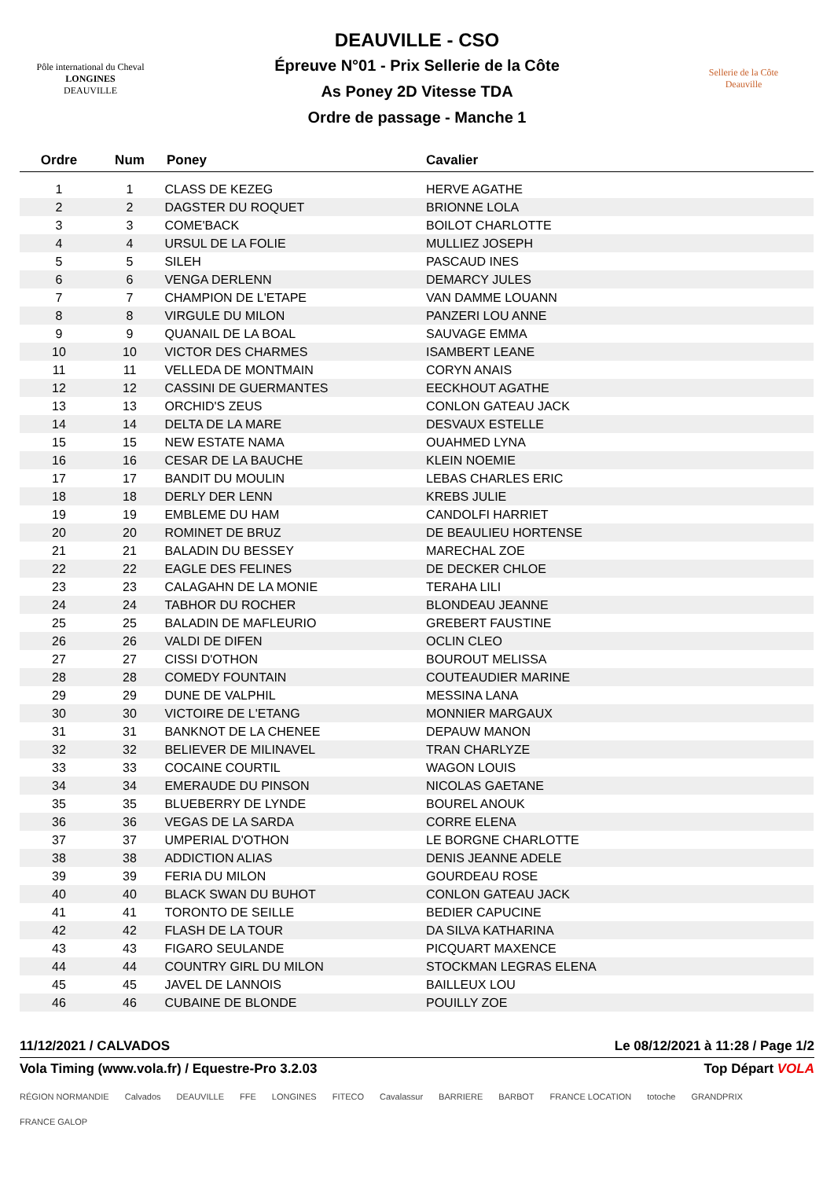Pôle international du Cheval
LONGINES
DEAUVILLE
DEAUVILLE - CSO
Épreuve N°01 - Prix Sellerie de la Côte
As Poney 2D Vitesse TDA
Ordre de passage - Manche 1
Sellerie de la Côte
Deauville
| Ordre | Num | Poney | Cavalier |
| --- | --- | --- | --- |
| 1 | 1 | CLASS DE KEZEG | HERVE AGATHE |
| 2 | 2 | DAGSTER DU ROQUET | BRIONNE LOLA |
| 3 | 3 | COME'BACK | BOILOT CHARLOTTE |
| 4 | 4 | URSUL DE LA FOLIE | MULLIEZ JOSEPH |
| 5 | 5 | SILEH | PASCAUD INES |
| 6 | 6 | VENGA DERLENN | DEMARCY JULES |
| 7 | 7 | CHAMPION DE L'ETAPE | VAN DAMME LOUANN |
| 8 | 8 | VIRGULE DU MILON | PANZERI LOU ANNE |
| 9 | 9 | QUANAIL DE LA BOAL | SAUVAGE EMMA |
| 10 | 10 | VICTOR DES CHARMES | ISAMBERT LEANE |
| 11 | 11 | VELLEDA DE MONTMAIN | CORYN ANAIS |
| 12 | 12 | CASSINI DE GUERMANTES | EECKHOUT AGATHE |
| 13 | 13 | ORCHID'S ZEUS | CONLON GATEAU JACK |
| 14 | 14 | DELTA DE LA MARE | DESVAUX ESTELLE |
| 15 | 15 | NEW ESTATE NAMA | OUAHMED LYNA |
| 16 | 16 | CESAR DE LA BAUCHE | KLEIN NOEMIE |
| 17 | 17 | BANDIT DU MOULIN | LEBAS CHARLES ERIC |
| 18 | 18 | DERLY DER LENN | KREBS JULIE |
| 19 | 19 | EMBLEME DU HAM | CANDOLFI HARRIET |
| 20 | 20 | ROMINET DE BRUZ | DE BEAULIEU HORTENSE |
| 21 | 21 | BALADIN DU BESSEY | MARECHAL ZOE |
| 22 | 22 | EAGLE DES FELINES | DE DECKER CHLOE |
| 23 | 23 | CALAGAHN DE LA MONIE | TERAHA LILI |
| 24 | 24 | TABHOR DU ROCHER | BLONDEAU JEANNE |
| 25 | 25 | BALADIN DE MAFLEURIO | GREBERT FAUSTINE |
| 26 | 26 | VALDI DE DIFEN | OCLIN CLEO |
| 27 | 27 | CISSI D'OTHON | BOUROUT MELISSA |
| 28 | 28 | COMEDY FOUNTAIN | COUTEAUDIER MARINE |
| 29 | 29 | DUNE DE VALPHIL | MESSINA LANA |
| 30 | 30 | VICTOIRE DE L'ETANG | MONNIER MARGAUX |
| 31 | 31 | BANKNOT DE LA CHENEE | DEPAUW MANON |
| 32 | 32 | BELIEVER DE MILINAVEL | TRAN CHARLYZE |
| 33 | 33 | COCAINE COURTIL | WAGON LOUIS |
| 34 | 34 | EMERAUDE DU PINSON | NICOLAS GAETANE |
| 35 | 35 | BLUEBERRY DE LYNDE | BOUREL ANOUK |
| 36 | 36 | VEGAS DE LA SARDA | CORRE ELENA |
| 37 | 37 | UMPERIAL D'OTHON | LE BORGNE CHARLOTTE |
| 38 | 38 | ADDICTION ALIAS | DENIS JEANNE ADELE |
| 39 | 39 | FERIA DU MILON | GOURDEAU ROSE |
| 40 | 40 | BLACK SWAN DU BUHOT | CONLON GATEAU JACK |
| 41 | 41 | TORONTO DE SEILLE | BEDIER CAPUCINE |
| 42 | 42 | FLASH DE LA TOUR | DA SILVA KATHARINA |
| 43 | 43 | FIGARO SEULANDE | PICQUART MAXENCE |
| 44 | 44 | COUNTRY GIRL DU MILON | STOCKMAN LEGRAS ELENA |
| 45 | 45 | JAVEL DE LANNOIS | BAILLEUX LOU |
| 46 | 46 | CUBAINE DE BLONDE | POUILLY ZOE |
11/12/2021 / CALVADOS Le 08/12/2021 à 11:28 / Page 1/2
Vola Timing (www.vola.fr) / Equestre-Pro 3.2.03 Top Départ VOLA
RÉGION NORMANDIE Calvados DEAUVILLE FFE LONGINES FITECO Cavalassur BARRIERE BARBOT FRANCE LOCATION totoche GRANDPRIX FRANCE GALOP